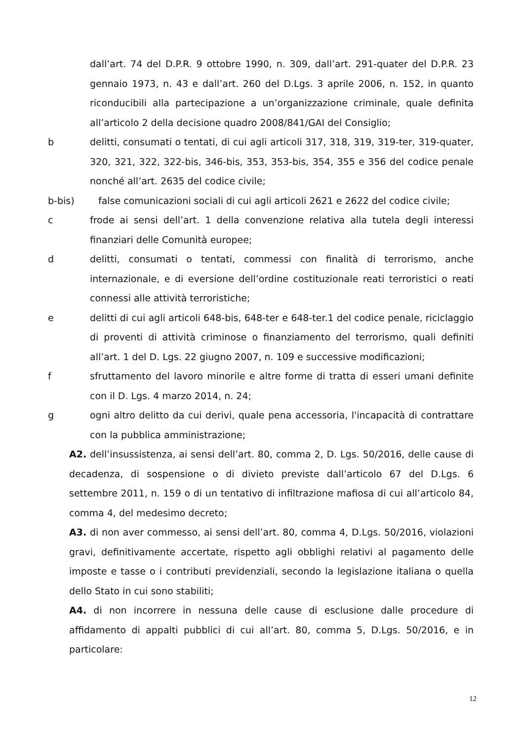dall’art. 74 del D.P.R. 9 ottobre 1990, n. 309, dall’art. 291-quater del D.P.R. 23 gennaio 1973, n. 43 e dall’art. 260 del D.Lgs. 3 aprile 2006, n. 152, in quanto riconducibili alla partecipazione a un’organizzazione criminale, quale definita all’articolo 2 della decisione quadro 2008/841/GAI del Consiglio;
b delitti, consumati o tentati, di cui agli articoli 317, 318, 319, 319-ter, 319-quater, 320, 321, 322, 322-bis, 346-bis, 353, 353-bis, 354, 355 e 356 del codice penale nonché all’art. 2635 del codice civile;
b-bis) false comunicazioni sociali di cui agli articoli 2621 e 2622 del codice civile;
c frode ai sensi dell’art. 1 della convenzione relativa alla tutela degli interessi finanziari delle Comunità europee;
d delitti, consumati o tentati, commessi con finalità di terrorismo, anche internazionale, e di eversione dell’ordine costituzionale reati terroristici o reati connessi alle attività terroristiche;
e delitti di cui agli articoli 648-bis, 648-ter e 648-ter.1 del codice penale, riciclaggio di proventi di attività criminose o finanziamento del terrorismo, quali definiti all’art. 1 del D. Lgs. 22 giugno 2007, n. 109 e successive modificazioni;
f sfruttamento del lavoro minorile e altre forme di tratta di esseri umani definite con il D. Lgs. 4 marzo 2014, n. 24;
g ogni altro delitto da cui derivi, quale pena accessoria, l'incapacità di contrattare con la pubblica amministrazione;
A2. dell’insussistenza, ai sensi dell’art. 80, comma 2, D. Lgs. 50/2016, delle cause di decadenza, di sospensione o di divieto previste dall’articolo 67 del D.Lgs. 6 settembre 2011, n. 159 o di un tentativo di infiltrazione mafiosa di cui all’articolo 84, comma 4, del medesimo decreto;
A3. di non aver commesso, ai sensi dell’art. 80, comma 4, D.Lgs. 50/2016, violazioni gravi, definitivamente accertate, rispetto agli obblighi relativi al pagamento delle imposte e tasse o i contributi previdenziali, secondo la legislazione italiana o quella dello Stato in cui sono stabiliti;
A4. di non incorrere in nessuna delle cause di esclusione dalle procedure di affidamento di appalti pubblici di cui all’art. 80, comma 5, D.Lgs. 50/2016, e in particolare:
12